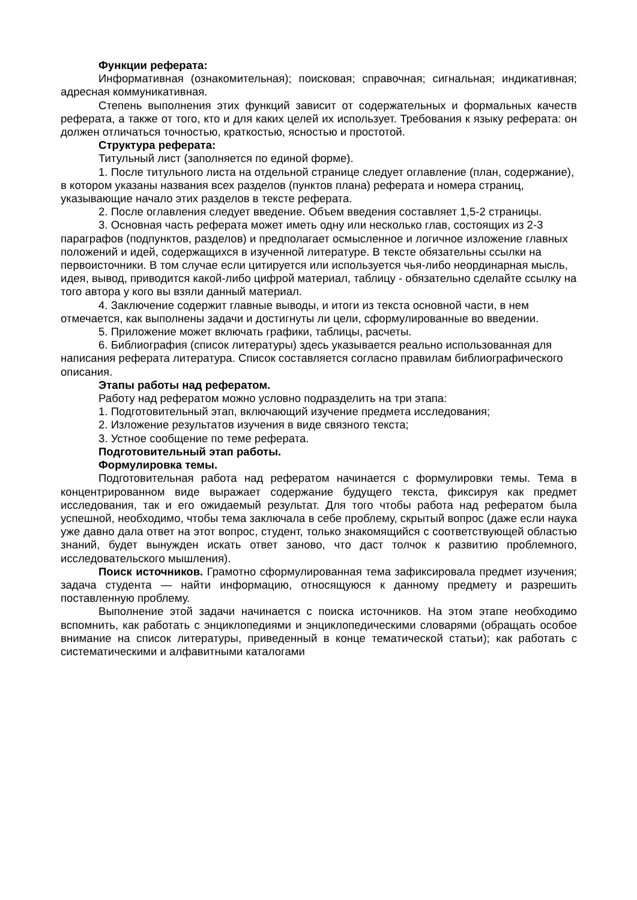Функции реферата:
Информативная (ознакомительная); поисковая; справочная; сигнальная; индикативная; адресная коммуникативная.
Степень выполнения этих функций зависит от содержательных и формальных качеств реферата, а также от того, кто и для каких целей их использует. Требования к языку реферата: он должен отличаться точностью, краткостью, ясностью и простотой.
Структура реферата:
Титульный лист (заполняется по единой форме).
1. После титульного листа на отдельной странице следует оглавление (план, содержание), в котором указаны названия всех разделов (пунктов плана) реферата и номера страниц, указывающие начало этих разделов в тексте реферата.
2. После оглавления следует введение. Объем введения составляет 1,5-2 страницы.
3. Основная часть реферата может иметь одну или несколько глав, состоящих из 2-3 параграфов (подпунктов, разделов) и предполагает осмысленное и логичное изложение главных положений и идей, содержащихся в изученной литературе. В тексте обязательны ссылки на первоисточники. В том случае если цитируется или используется чья-либо неординарная мысль, идея, вывод, приводится какой-либо цифрой материал, таблицу - обязательно сделайте ссылку на того автора у кого вы взяли данный материал.
4. Заключение содержит главные выводы, и итоги из текста основной части, в нем отмечается, как выполнены задачи и достигнуты ли цели, сформулированные во введении.
5. Приложение может включать графики, таблицы, расчеты.
6. Библиография (список литературы) здесь указывается реально использованная для написания реферата литература. Список составляется согласно правилам библиографического описания.
Этапы работы над рефератом.
Работу над рефератом можно условно подразделить на три этапа:
1. Подготовительный этап, включающий изучение предмета исследования;
2. Изложение результатов изучения в виде связного текста;
3. Устное сообщение по теме реферата.
Подготовительный этап работы.
Формулировка темы.
Подготовительная работа над рефератом начинается с формулировки темы. Тема в концентрированном виде выражает содержание будущего текста, фиксируя как предмет исследования, так и его ожидаемый результат. Для того чтобы работа над рефератом была успешной, необходимо, чтобы тема заключала в себе проблему, скрытый вопрос (даже если наука уже давно дала ответ на этот вопрос, студент, только знакомящийся с соответствующей областью знаний, будет вынужден искать ответ заново, что даст толчок к развитию проблемного, исследовательского мышления).
Поиск источников. Грамотно сформулированная тема зафиксировала предмет изучения; задача студента — найти информацию, относящуюся к данному предмету и разрешить поставленную проблему.
Выполнение этой задачи начинается с поиска источников. На этом этапе необходимо вспомнить, как работать с энциклопедиями и энциклопедическими словарями (обращать особое внимание на список литературы, приведенный в конце тематической статьи); как работать с систематическими и алфавитными каталогами